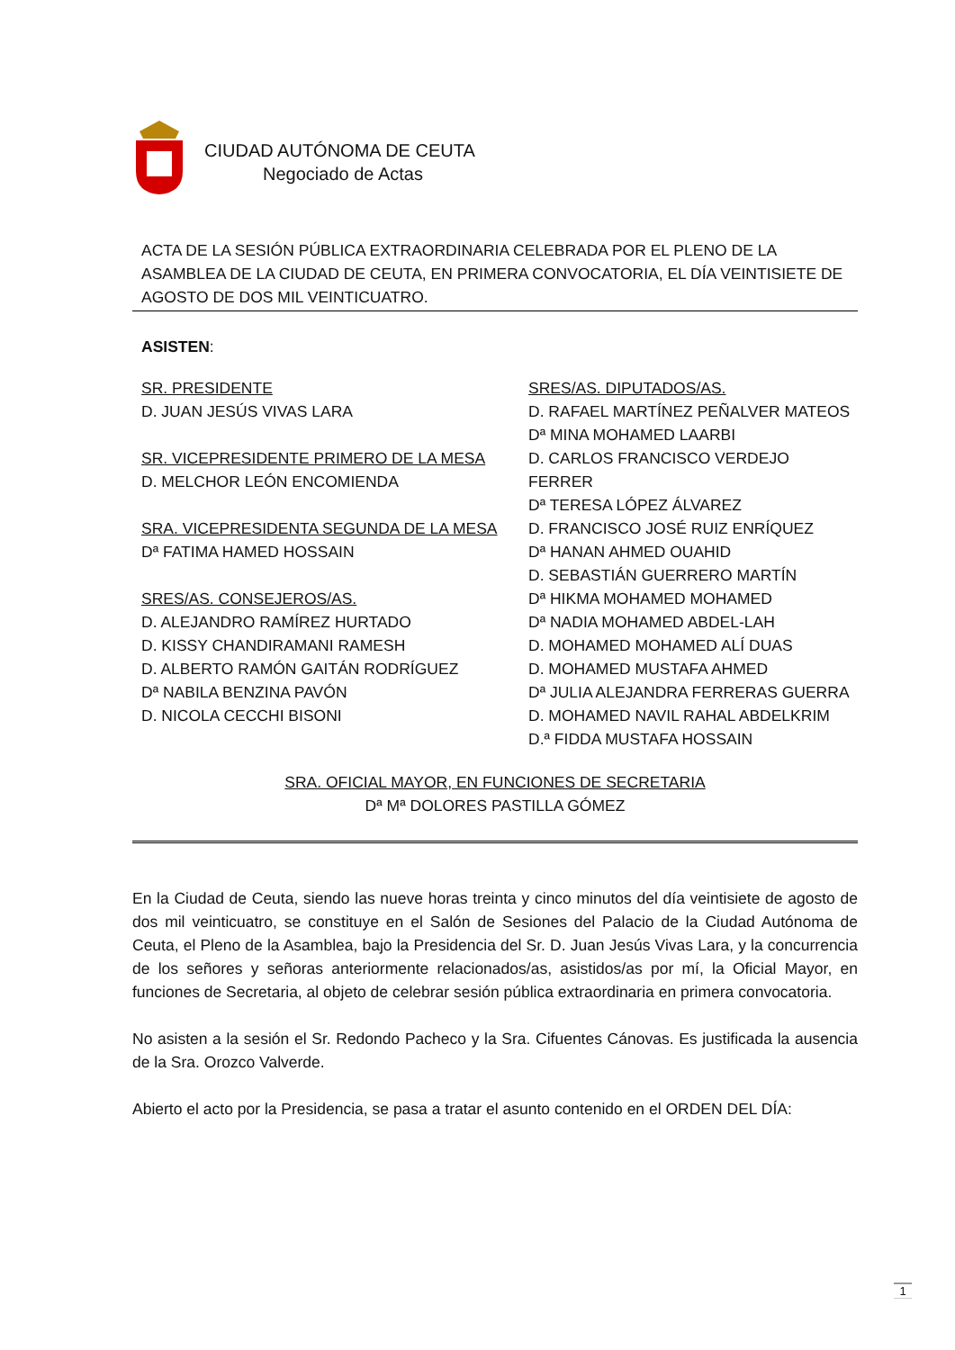CIUDAD AUTÓNOMA DE CEUTA
Negociado de Actas
ACTA DE LA SESIÓN PÚBLICA EXTRAORDINARIA CELEBRADA POR EL PLENO DE LA ASAMBLEA DE LA CIUDAD DE CEUTA, EN PRIMERA CONVOCATORIA, EL DÍA VEINTISIETE DE AGOSTO DE DOS MIL VEINTICUATRO.
ASISTEN:
SR. PRESIDENTE
D. JUAN JESÚS VIVAS LARA
SR. VICEPRESIDENTE PRIMERO DE LA MESA
D. MELCHOR LEÓN ENCOMIENDA
SRA. VICEPRESIDENTA SEGUNDA DE LA MESA
Dª FATIMA HAMED HOSSAIN
SRES/AS. CONSEJEROS/AS.
D. ALEJANDRO RAMÍREZ HURTADO
D. KISSY CHANDIRAMANI RAMESH
D. ALBERTO RAMÓN GAITÁN RODRÍGUEZ
Dª NABILA BENZINA PAVÓN
D. NICOLA CECCHI BISONI
SRES/AS. DIPUTADOS/AS.
D. RAFAEL MARTÍNEZ PEÑALVER MATEOS
Dª MINA MOHAMED LAARBI
D. CARLOS FRANCISCO VERDEJO FERRER
Dª TERESA LÓPEZ ÁLVAREZ
D. FRANCISCO JOSÉ RUIZ ENRÍQUEZ
Dª HANAN AHMED OUAHID
D. SEBASTIÁN GUERRERO MARTÍN
Dª HIKMA MOHAMED MOHAMED
Dª NADIA MOHAMED ABDEL-LAH
D. MOHAMED MOHAMED ALÍ DUAS
D. MOHAMED MUSTAFA AHMED
Dª JULIA ALEJANDRA FERRERAS GUERRA
D. MOHAMED NAVIL RAHAL ABDELKRIM
D.ª FIDDA MUSTAFA HOSSAIN
SRA. OFICIAL MAYOR, EN FUNCIONES DE SECRETARIA
Dª Mª DOLORES PASTILLA GÓMEZ
En la Ciudad de Ceuta, siendo las nueve horas treinta y cinco minutos del día veintisiete de agosto de dos mil veinticuatro, se constituye en el Salón de Sesiones del Palacio de la Ciudad Autónoma de Ceuta, el Pleno de la Asamblea, bajo la Presidencia del Sr. D. Juan Jesús Vivas Lara, y la concurrencia de los señores y señoras anteriormente relacionados/as, asistidos/as por mí, la Oficial Mayor, en funciones de Secretaria, al objeto de celebrar sesión pública extraordinaria en primera convocatoria.
No asisten a la sesión el Sr. Redondo Pacheco y la Sra. Cifuentes Cánovas. Es justificada la ausencia de la Sra. Orozco Valverde.
Abierto el acto por la Presidencia, se pasa a tratar el asunto contenido en el ORDEN DEL DÍA:
1